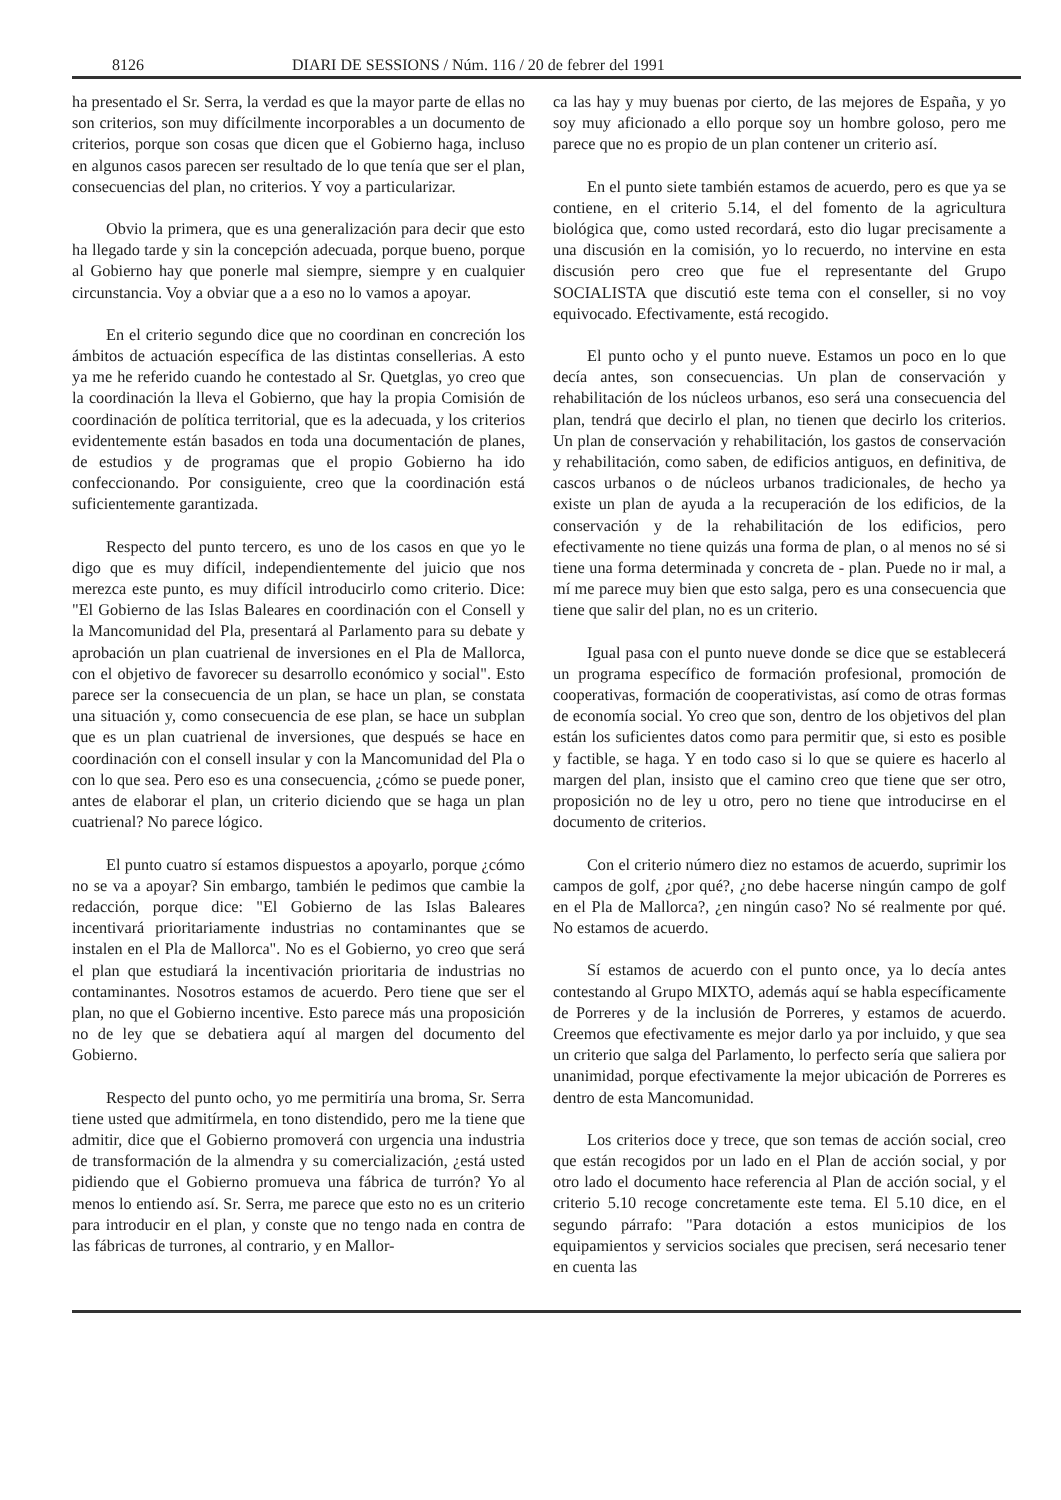8126 DIARI DE SESSIONS / Núm. 116 / 20 de febrer del 1991
ha presentado el Sr. Serra, la verdad es que la mayor parte de ellas no son criterios, son muy difícilmente incorporables a un documento de criterios, porque son cosas que dicen que el Gobierno haga, incluso en algunos casos parecen ser resultado de lo que tenía que ser el plan, consecuencias del plan, no criterios. Y voy a particularizar.
Obvio la primera, que es una generalización para decir que esto ha llegado tarde y sin la concepción adecuada, porque bueno, porque al Gobierno hay que ponerle mal siempre, siempre y en cualquier circunstancia. Voy a obviar que a a eso no lo vamos a apoyar.
En el criterio segundo dice que no coordinan en concreción los ámbitos de actuación específica de las distintas consellerias. A esto ya me he referido cuando he contestado al Sr. Quetglas, yo creo que la coordinación la lleva el Gobierno, que hay la propia Comisión de coordinación de política territorial, que es la adecuada, y los criterios evidentemente están basados en toda una documentación de planes, de estudios y de programas que el propio Gobierno ha ido confeccionando. Por consiguiente, creo que la coordinación está suficientemente garantizada.
Respecto del punto tercero, es uno de los casos en que yo le digo que es muy difícil, independientemente del juicio que nos merezca este punto, es muy difícil introducirlo como criterio. Dice: "El Gobierno de las Islas Baleares en coordinación con el Consell y la Mancomunidad del Pla, presentará al Parlamento para su debate y aprobación un plan cuatrienal de inversiones en el Pla de Mallorca, con el objetivo de favorecer su desarrollo económico y social". Esto parece ser la consecuencia de un plan, se hace un plan, se constata una situación y, como consecuencia de ese plan, se hace un subplan que es un plan cuatrienal de inversiones, que después se hace en coordinación con el consell insular y con la Mancomunidad del Pla o con lo que sea. Pero eso es una consecuencia, ¿cómo se puede poner, antes de elaborar el plan, un criterio diciendo que se haga un plan cuatrienal? No parece lógico.
El punto cuatro sí estamos dispuestos a apoyarlo, porque ¿cómo no se va a apoyar? Sin embargo, también le pedimos que cambie la redacción, porque dice: "El Gobierno de las Islas Baleares incentivará prioritariamente industrias no contaminantes que se instalen en el Pla de Mallorca". No es el Gobierno, yo creo que será el plan que estudiará la incentivación prioritaria de industrias no contaminantes. Nosotros estamos de acuerdo. Pero tiene que ser el plan, no que el Gobierno incentive. Esto parece más una proposición no de ley que se debatiera aquí al margen del documento del Gobierno.
Respecto del punto ocho, yo me permitiría una broma, Sr. Serra tiene usted que admitírmela, en tono distendido, pero me la tiene que admitir, dice que el Gobierno promoverá con urgencia una industria de transformación de la almendra y su comercialización, ¿está usted pidiendo que el Gobierno promueva una fábrica de turrón? Yo al menos lo entiendo así. Sr. Serra, me parece que esto no es un criterio para introducir en el plan, y conste que no tengo nada en contra de las fábricas de turrones, al contrario, y en Mallor-
ca las hay y muy buenas por cierto, de las mejores de España, y yo soy muy aficionado a ello porque soy un hombre goloso, pero me parece que no es propio de un plan contener un criterio así.
En el punto siete también estamos de acuerdo, pero es que ya se contiene, en el criterio 5.14, el del fomento de la agricultura biológica que, como usted recordará, esto dio lugar precisamente a una discusión en la comisión, yo lo recuerdo, no intervine en esta discusión pero creo que fue el representante del Grupo SOCIALISTA que discutió este tema con el conseller, si no voy equivocado. Efectivamente, está recogido.
El punto ocho y el punto nueve. Estamos un poco en lo que decía antes, son consecuencias. Un plan de conservación y rehabilitación de los núcleos urbanos, eso será una consecuencia del plan, tendrá que decirlo el plan, no tienen que decirlo los criterios. Un plan de conservación y rehabilitación, los gastos de conservación y rehabilitación, como saben, de edificios antiguos, en definitiva, de cascos urbanos o de núcleos urbanos tradicionales, de hecho ya existe un plan de ayuda a la recuperación de los edificios, de la conservación y de la rehabilitación de los edificios, pero efectivamente no tiene quizás una forma de plan, o al menos no sé si tiene una forma determinada y concreta de - plan. Puede no ir mal, a mí me parece muy bien que esto salga, pero es una consecuencia que tiene que salir del plan, no es un criterio.
Igual pasa con el punto nueve donde se dice que se establecerá un programa específico de formación profesional, promoción de cooperativas, formación de cooperativistas, así como de otras formas de economía social. Yo creo que son, dentro de los objetivos del plan están los suficientes datos como para permitir que, si esto es posible y factible, se haga. Y en todo caso si lo que se quiere es hacerlo al margen del plan, insisto que el camino creo que tiene que ser otro, proposición no de ley u otro, pero no tiene que introducirse en el documento de criterios.
Con el criterio número diez no estamos de acuerdo, suprimir los campos de golf, ¿por qué?, ¿no debe hacerse ningún campo de golf en el Pla de Mallorca?, ¿en ningún caso? No sé realmente por qué. No estamos de acuerdo.
Sí estamos de acuerdo con el punto once, ya lo decía antes contestando al Grupo MIXTO, además aquí se habla específicamente de Porreres y de la inclusión de Porreres, y estamos de acuerdo. Creemos que efectivamente es mejor darlo ya por incluido, y que sea un criterio que salga del Parlamento, lo perfecto sería que saliera por unanimidad, porque efectivamente la mejor ubicación de Porreres es dentro de esta Mancomunidad.
Los criterios doce y trece, que son temas de acción social, creo que están recogidos por un lado en el Plan de acción social, y por otro lado el documento hace referencia al Plan de acción social, y el criterio 5.10 recoge concretamente este tema. El 5.10 dice, en el segundo párrafo: "Para dotación a estos municipios de los equipamientos y servicios sociales que precisen, será necesario tener en cuenta las